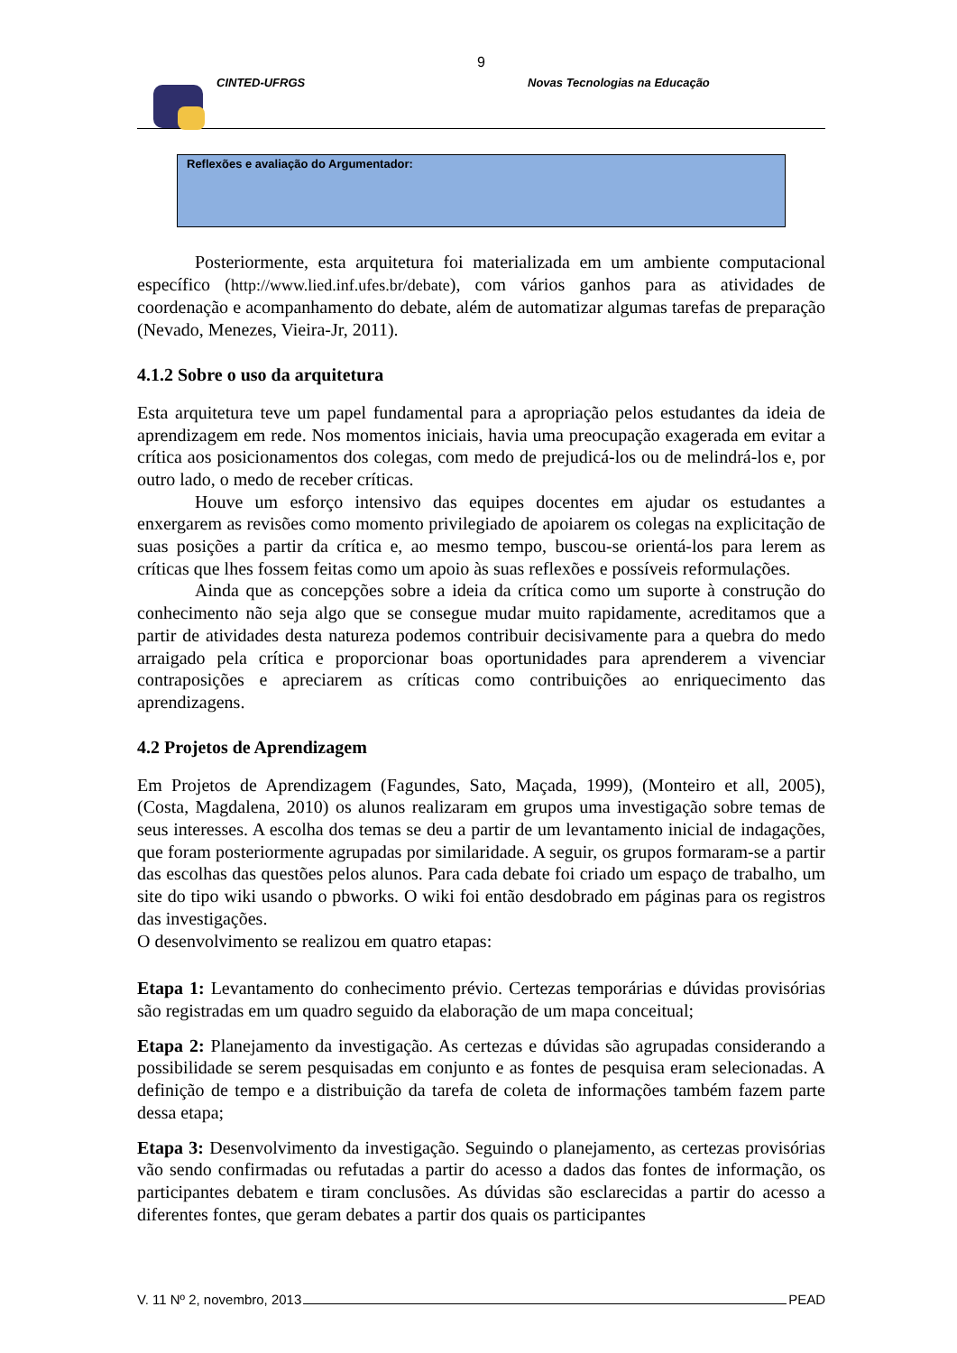9
CINTED-UFRGS
Novas Tecnologias na Educação
Reflexões e avaliação do Argumentador:
Posteriormente, esta arquitetura foi materializada em um ambiente computacional específico (http://www.lied.inf.ufes.br/debate), com vários ganhos para as atividades de coordenação e acompanhamento do debate, além de automatizar algumas tarefas de preparação (Nevado, Menezes, Vieira-Jr, 2011).
4.1.2 Sobre o uso da arquitetura
Esta arquitetura teve um papel fundamental para a apropriação pelos estudantes da ideia de aprendizagem em rede. Nos momentos iniciais, havia uma preocupação exagerada em evitar a crítica aos posicionamentos dos colegas, com medo de prejudicá-los ou de melindrá-los e, por outro lado, o medo de receber críticas.
Houve um esforço intensivo das equipes docentes em ajudar os estudantes a enxergarem as revisões como momento privilegiado de apoiarem os colegas na explicitação de suas posições a partir da crítica e, ao mesmo tempo, buscou-se orientá-los para lerem as críticas que lhes fossem feitas como um apoio às suas reflexões e possíveis reformulações.
Ainda que as concepções sobre a ideia da crítica como um suporte à construção do conhecimento não seja algo que se consegue mudar muito rapidamente, acreditamos que a partir de atividades desta natureza podemos contribuir decisivamente para a quebra do medo arraigado pela crítica e proporcionar boas oportunidades para aprenderem a vivenciar contraposições e apreciarem as críticas como contribuições ao enriquecimento das aprendizagens.
4.2 Projetos de Aprendizagem
Em Projetos de Aprendizagem (Fagundes, Sato, Maçada, 1999), (Monteiro et all, 2005), (Costa, Magdalena, 2010) os alunos realizaram em grupos uma investigação sobre temas de seus interesses. A escolha dos temas se deu a partir de um levantamento inicial de indagações, que foram posteriormente agrupadas por similaridade. A seguir, os grupos formaram-se a partir das escolhas das questões pelos alunos. Para cada debate foi criado um espaço de trabalho, um site do tipo wiki usando o pbworks. O wiki foi então desdobrado em páginas para os registros das investigações.
O desenvolvimento se realizou em quatro etapas:
Etapa 1: Levantamento do conhecimento prévio. Certezas temporárias e dúvidas provisórias são registradas em um quadro seguido da elaboração de um mapa conceitual;
Etapa 2: Planejamento da investigação. As certezas e dúvidas são agrupadas considerando a possibilidade se serem pesquisadas em conjunto e as fontes de pesquisa eram selecionadas. A definição de tempo e a distribuição da tarefa de coleta de informações também fazem parte dessa etapa;
Etapa 3: Desenvolvimento da investigação. Seguindo o planejamento, as certezas provisórias vão sendo confirmadas ou refutadas a partir do acesso a dados das fontes de informação, os participantes debatem e tiram conclusões. As dúvidas são esclarecidas a partir do acesso a diferentes fontes, que geram debates a partir dos quais os participantes
V. 11 Nº 2, novembro, 2013 PEAD